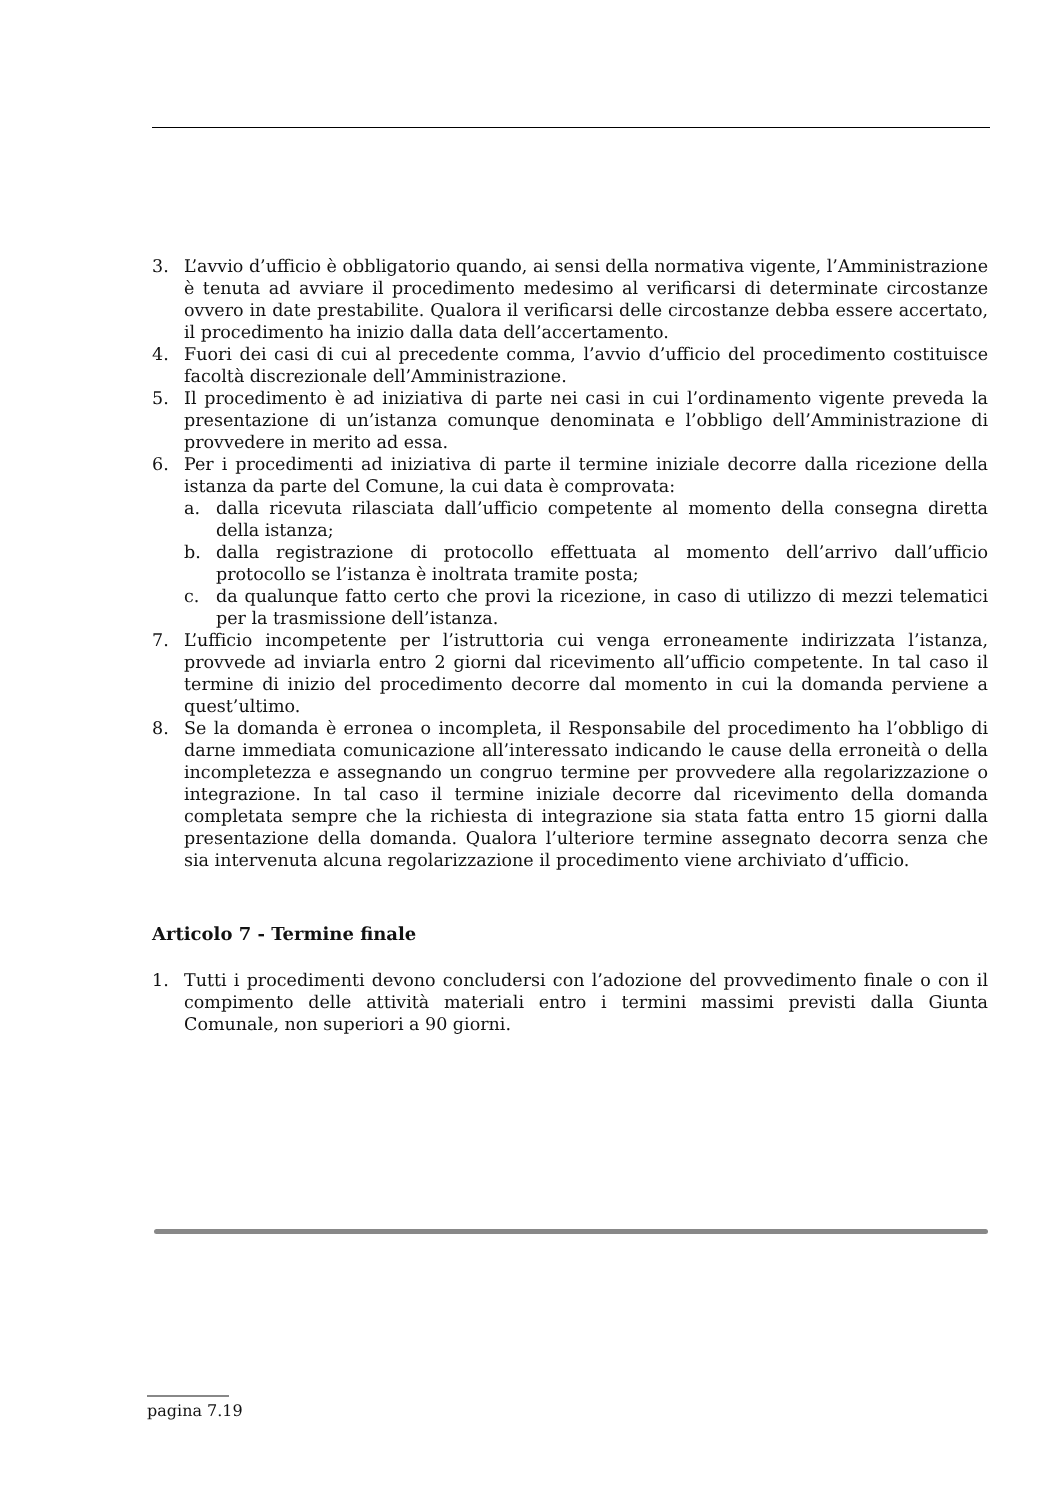3. L’avvio d’ufficio è obbligatorio quando, ai sensi della normativa vigente, l’Amministrazione è tenuta ad avviare il procedimento medesimo al verificarsi di determinate circostanze ovvero in date prestabilite. Qualora il verificarsi delle circostanze debba essere accertato, il procedimento ha inizio dalla data dell’accertamento.
4. Fuori dei casi di cui al precedente comma, l’avvio d’ufficio del procedimento costituisce facoltà discrezionale dell’Amministrazione.
5. Il procedimento è ad iniziativa di parte nei casi in cui l’ordinamento vigente preveda la presentazione di un’istanza comunque denominata e l’obbligo dell’Amministrazione di provvedere in merito ad essa.
6. Per i procedimenti ad iniziativa di parte il termine iniziale decorre dalla ricezione della istanza da parte del Comune, la cui data è comprovata:
a. dalla ricevuta rilasciata dall’ufficio competente al momento della consegna diretta della istanza;
b. dalla registrazione di protocollo effettuata al momento dell’arrivo dall’ufficio protocollo se l’istanza è inoltrata tramite posta;
c. da qualunque fatto certo che provi la ricezione, in caso di utilizzo di mezzi telematici per la trasmissione dell’istanza.
7. L’ufficio incompetente per l’istruttoria cui venga erroneamente indirizzata l’istanza, provvede ad inviarla entro 2 giorni dal ricevimento all’ufficio competente. In tal caso il termine di inizio del procedimento decorre dal momento in cui la domanda perviene a quest’ultimo.
8. Se la domanda è erronea o incompleta, il Responsabile del procedimento ha l’obbligo di darne immediata comunicazione all’interessato indicando le cause della erroneità o della incompletezza e assegnando un congruo termine per provvedere alla regolarizzazione o integrazione. In tal caso il termine iniziale decorre dal ricevimento della domanda completata sempre che la richiesta di integrazione sia stata fatta entro 15 giorni dalla presentazione della domanda. Qualora l’ulteriore termine assegnato decorra senza che sia intervenuta alcuna regolarizzazione il procedimento viene archiviato d’ufficio.
Articolo 7 - Termine finale
1. Tutti i procedimenti devono concludersi con l’adozione del provvedimento finale o con il compimento delle attività materiali entro i termini massimi previsti dalla Giunta Comunale, non superiori a 90 giorni.
pagina 7.19